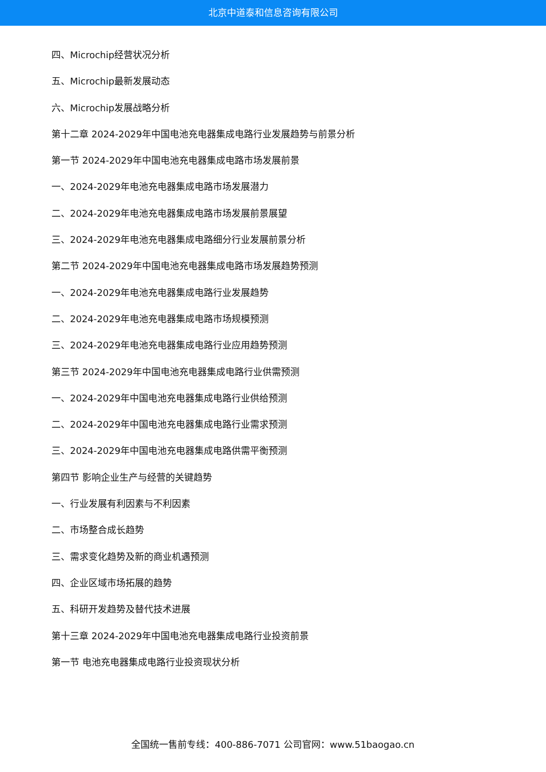北京中道泰和信息咨询有限公司
四、Microchip经营状况分析
五、Microchip最新发展动态
六、Microchip发展战略分析
第十二章 2024-2029年中国电池充电器集成电路行业发展趋势与前景分析
第一节 2024-2029年中国电池充电器集成电路市场发展前景
一、2024-2029年电池充电器集成电路市场发展潜力
二、2024-2029年电池充电器集成电路市场发展前景展望
三、2024-2029年电池充电器集成电路细分行业发展前景分析
第二节 2024-2029年中国电池充电器集成电路市场发展趋势预测
一、2024-2029年电池充电器集成电路行业发展趋势
二、2024-2029年电池充电器集成电路市场规模预测
三、2024-2029年电池充电器集成电路行业应用趋势预测
第三节 2024-2029年中国电池充电器集成电路行业供需预测
一、2024-2029年中国电池充电器集成电路行业供给预测
二、2024-2029年中国电池充电器集成电路行业需求预测
三、2024-2029年中国电池充电器集成电路供需平衡预测
第四节 影响企业生产与经营的关键趋势
一、行业发展有利因素与不利因素
二、市场整合成长趋势
三、需求变化趋势及新的商业机遇预测
四、企业区域市场拓展的趋势
五、科研开发趋势及替代技术进展
第十三章 2024-2029年中国电池充电器集成电路行业投资前景
第一节 电池充电器集成电路行业投资现状分析
全国统一售前专线：400-886-7071 公司官网：www.51baogao.cn